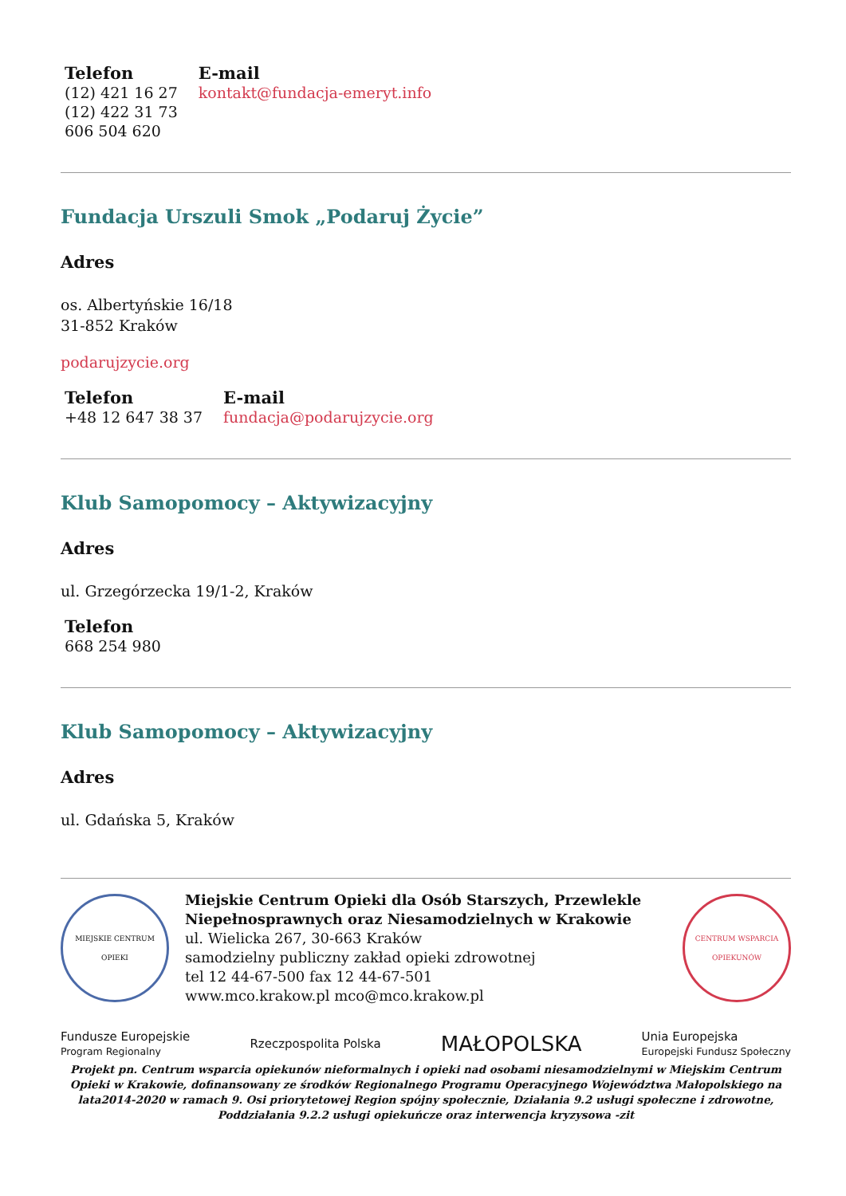Telefon
(12) 421 16 27
(12) 422 31 73
606 504 620
E-mail
kontakt@fundacja-emeryt.info
Fundacja Urszuli Smok „Podaruj Życie”
Adres
os. Albertyńskie 16/18
31-852 Kraków
podarujzycie.org
Telefon
+48 12 647 38 37
E-mail
fundacja@podarujzycie.org
Klub Samopomocy – Aktywizacyjny
Adres
ul. Grzegórzecka 19/1-2, Kraków
Telefon
668 254 980
Klub Samopomocy – Aktywizacyjny
Adres
ul. Gdańska 5, Kraków
MIEJSKIE CENTRUM OPIEKI
Miejskie Centrum Opieki dla Osób Starszych, Przewlekle Niepełnosprawnych oraz Niesamodzielnych w Krakowie
ul. Wielicka 267, 30-663 Kraków
samodzielny publiczny zakład opieki zdrowotnej
tel 12 44-67-500 fax 12 44-67-501
www.mco.krakow.pl mco@mco.krakow.pl
CENTRUM WSPARCIA OPIEKUNÓW
Fundusze Europejskie
Program Regionalny
Rzeczpospolita Polska
MAŁOPOLSKA
Unia Europejska
Europejski Fundusz Społeczny
Projekt pn. Centrum wsparcia opiekunów nieformalnych i opieki nad osobami niesamodzielnymi w Miejskim Centrum Opieki w Krakowie, dofinansowany ze środków Regionalnego Programu Operacyjnego Województwa Małopolskiego na lata2014-2020 w ramach 9. Osi priorytetowej Region spójny społecznie, Działania 9.2 usługi społeczne i zdrowotne, Poddziałania 9.2.2 usługi opiekuńcze oraz interwencja kryzysowa -zit